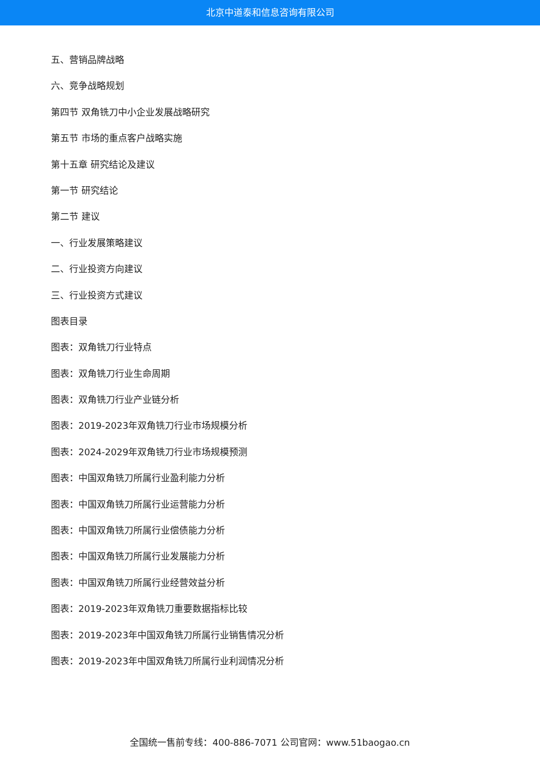北京中道泰和信息咨询有限公司
五、营销品牌战略
六、竞争战略规划
第四节 双角铣刀中小企业发展战略研究
第五节 市场的重点客户战略实施
第十五章 研究结论及建议
第一节 研究结论
第二节 建议
一、行业发展策略建议
二、行业投资方向建议
三、行业投资方式建议
图表目录
图表：双角铣刀行业特点
图表：双角铣刀行业生命周期
图表：双角铣刀行业产业链分析
图表：2019-2023年双角铣刀行业市场规模分析
图表：2024-2029年双角铣刀行业市场规模预测
图表：中国双角铣刀所属行业盈利能力分析
图表：中国双角铣刀所属行业运营能力分析
图表：中国双角铣刀所属行业偿债能力分析
图表：中国双角铣刀所属行业发展能力分析
图表：中国双角铣刀所属行业经营效益分析
图表：2019-2023年双角铣刀重要数据指标比较
图表：2019-2023年中国双角铣刀所属行业销售情况分析
图表：2019-2023年中国双角铣刀所属行业利润情况分析
全国统一售前专线：400-886-7071 公司官网：www.51baogao.cn